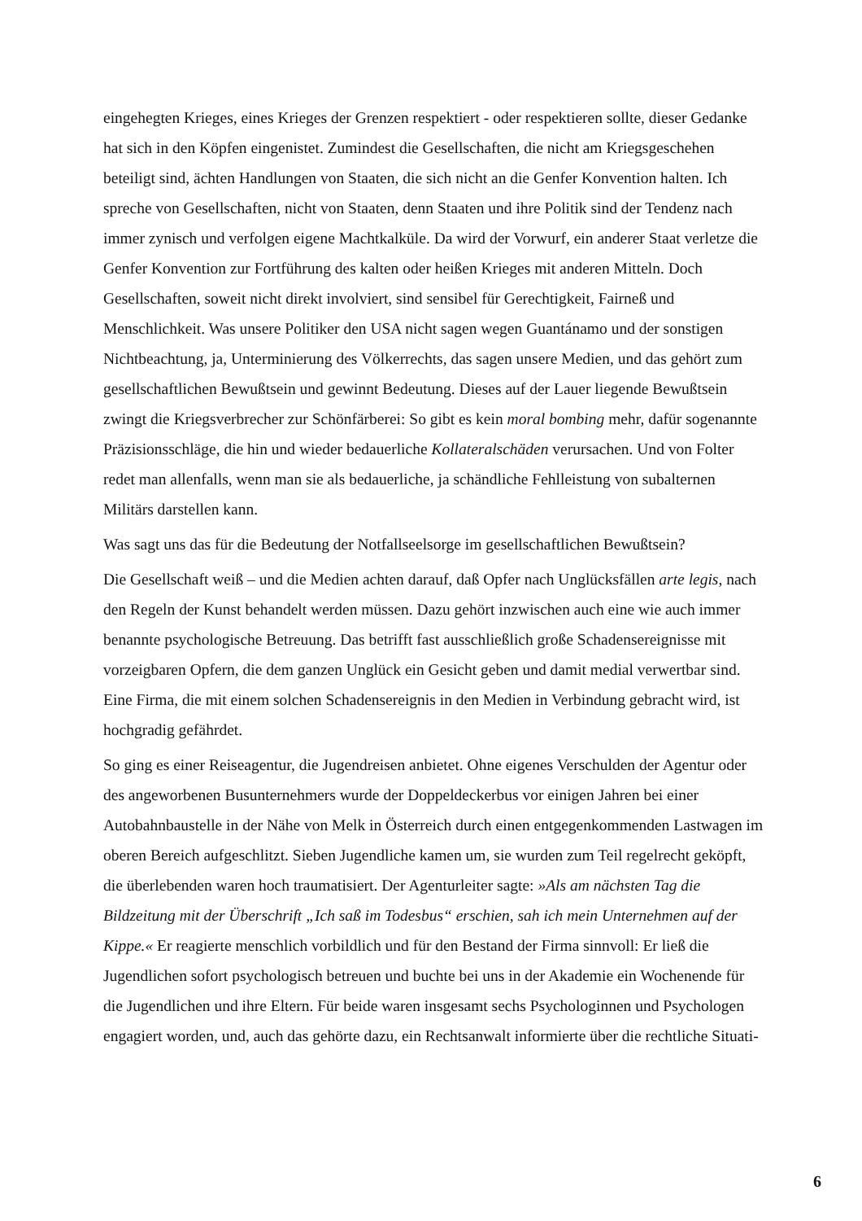eingehegten Krieges, eines Krieges der Grenzen respektiert - oder respektieren sollte, dieser Gedanke hat sich in den Köpfen eingenistet. Zumindest die Gesellschaften, die nicht am Kriegsgeschehen beteiligt sind, ächten Handlungen von Staaten, die sich nicht an die Genfer Konvention halten. Ich spreche von Gesellschaften, nicht von Staaten, denn Staaten und ihre Politik sind der Tendenz nach immer zynisch und verfolgen eigene Machtkalküle. Da wird der Vorwurf, ein anderer Staat verletze die Genfer Konvention zur Fortführung des kalten oder heißen Krieges mit anderen Mitteln. Doch Gesellschaften, soweit nicht direkt involviert, sind sensibel für Gerechtigkeit, Fairneß und Menschlichkeit. Was unsere Politiker den USA nicht sagen wegen Guantánamo und der sonstigen Nichtbeachtung, ja, Unterminierung des Völkerrechts, das sagen unsere Medien, und das gehört zum gesellschaftlichen Bewußtsein und gewinnt Bedeutung. Dieses auf der Lauer liegende Bewußtsein zwingt die Kriegsverbrecher zur Schönfärberei: So gibt es kein moral bombing mehr, dafür sogenannte Präzisionsschläge, die hin und wieder bedauerliche Kollateralschäden verursachen. Und von Folter redet man allenfalls, wenn man sie als bedauerliche, ja schändliche Fehlleistung von subalternen Militärs darstellen kann.
Was sagt uns das für die Bedeutung der Notfallseelsorge im gesellschaftlichen Bewußtsein?
Die Gesellschaft weiß – und die Medien achten darauf, daß Opfer nach Unglücksfällen arte legis, nach den Regeln der Kunst behandelt werden müssen. Dazu gehört inzwischen auch eine wie auch immer benannte psychologische Betreuung. Das betrifft fast ausschließlich große Schadensereignisse mit vorzeigbaren Opfern, die dem ganzen Unglück ein Gesicht geben und damit medial verwertbar sind. Eine Firma, die mit einem solchen Schadensereignis in den Medien in Verbindung gebracht wird, ist hochgradig gefährdet.
So ging es einer Reiseagentur, die Jugendreisen anbietet. Ohne eigenes Verschulden der Agentur oder des angeworbenen Busunternehmers wurde der Doppeldeckerbus vor einigen Jahren bei einer Autobahnbaustelle in der Nähe von Melk in Österreich durch einen entgegenkommenden Lastwagen im oberen Bereich aufgeschlitzt. Sieben Jugendliche kamen um, sie wurden zum Teil regelrecht geköpft, die überlebenden waren hoch traumatisiert. Der Agenturleiter sagte: »Als am nächsten Tag die Bildzeitung mit der Überschrift „Ich saß im Todesbus“ erschien, sah ich mein Unternehmen auf der Kippe.« Er reagierte menschlich vorbildlich und für den Bestand der Firma sinnvoll: Er ließ die Jugendlichen sofort psychologisch betreuen und buchte bei uns in der Akademie ein Wochenende für die Jugendlichen und ihre Eltern. Für beide waren insgesamt sechs Psychologinnen und Psychologen engagiert worden, und, auch das gehörte dazu, ein Rechtsanwalt informierte über die rechtliche Situati-
6